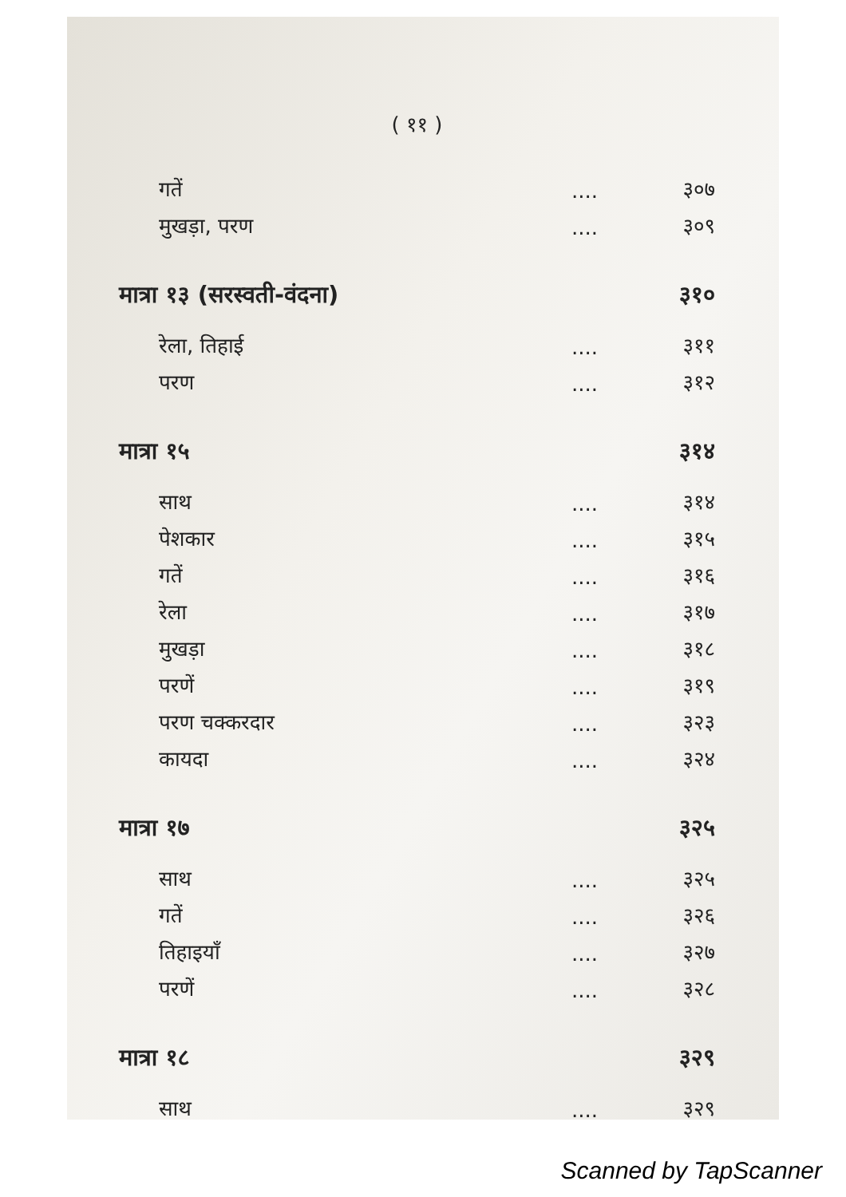( ११ )
गतें.... ३०७
मुखड़ा, परण.... ३०९
मात्रा १३ (सरस्वती-वंदना) ३१०
रेला, तिहाई.... ३११
परण.... ३१२
मात्रा १५ ३१४
साथ.... ३१४
पेशकार.... ३१५
गतें.... ३१६
रेला.... ३१७
मुखड़ा.... ३१८
परणें.... ३१९
परण चक्करदार.... ३२३
कायदा.... ३२४
मात्रा १७ ३२५
साथ.... ३२५
गतें.... ३२६
तिहाइयाँ.... ३२७
परणें.... ३२८
मात्रा १८ ३२९
साथ.... ३२९
Scanned by TapScanner